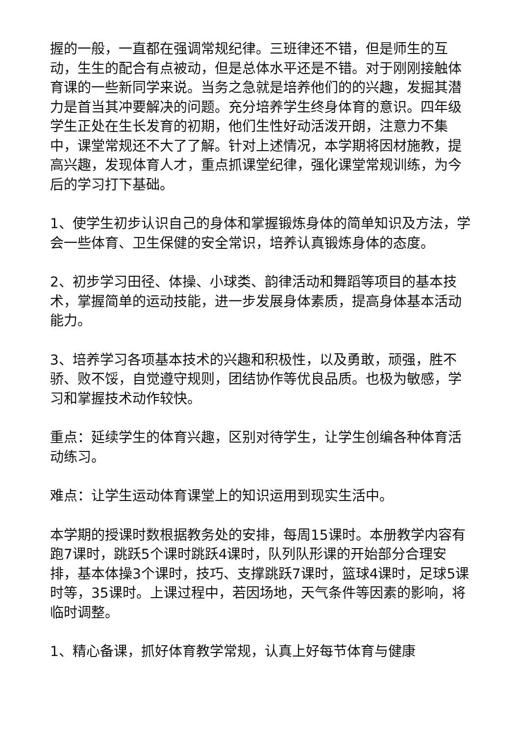握的一般，一直都在强调常规纪律。三班律还不错，但是师生的互动，生生的配合有点被动，但是总体水平还是不错。对于刚刚接触体育课的一些新同学来说。当务之急就是培养他们的的兴趣，发掘其潜力是首当其冲要解决的问题。充分培养学生终身体育的意识。四年级学生正处在生长发育的初期，他们生性好动活泼开朗，注意力不集中，课堂常规还不大了了解。针对上述情况，本学期将因材施教，提高兴趣，发现体育人才，重点抓课堂纪律，强化课堂常规训练，为今后的学习打下基础。
1、使学生初步认识自己的身体和掌握锻炼身体的简单知识及方法，学会一些体育、卫生保健的安全常识，培养认真锻炼身体的态度。
2、初步学习田径、体操、小球类、韵律活动和舞蹈等项目的基本技术，掌握简单的运动技能，进一步发展身体素质，提高身体基本活动能力。
3、培养学习各项基本技术的兴趣和积极性，以及勇敢，顽强，胜不骄、败不馁，自觉遵守规则，团结协作等优良品质。也极为敏感，学习和掌握技术动作较快。
重点：延续学生的体育兴趣，区别对待学生，让学生创编各种体育活动练习。
难点：让学生运动体育课堂上的知识运用到现实生活中。
本学期的授课时数根据教务处的安排，每周15课时。本册教学内容有跑7课时，跳跃5个课时跳跃4课时，队列队形课的开始部分合理安排，基本体操3个课时，技巧、支撑跳跃7课时，篮球4课时，足球5课时等，35课时。上课过程中，若因场地，天气条件等因素的影响，将临时调整。
1、精心备课，抓好体育教学常规，认真上好每节体育与健康